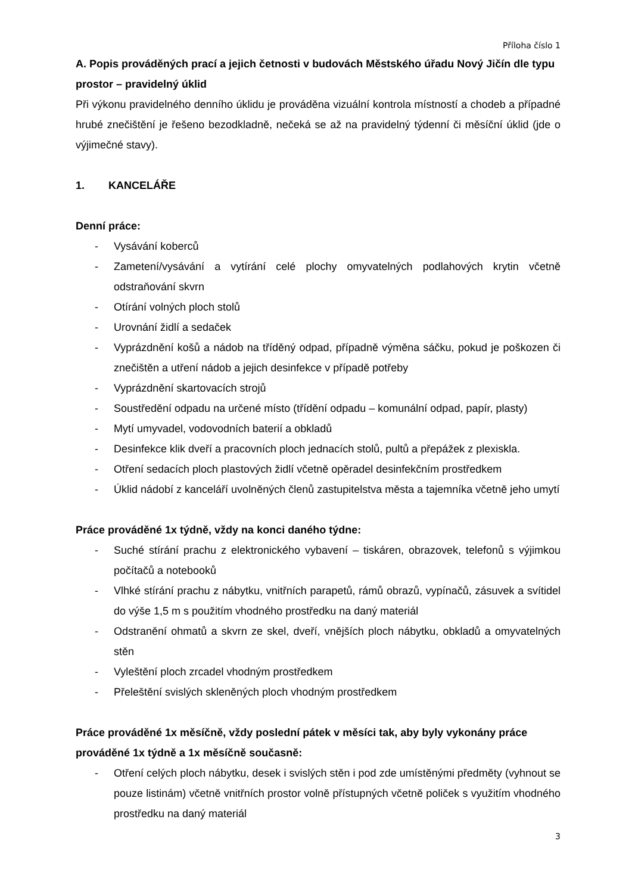Příloha číslo 1
A. Popis prováděných prací a jejich četnosti v budovách Městského úřadu Nový Jičín dle typu prostor – pravidelný úklid
Při výkonu pravidelného denního úklidu je prováděna vizuální kontrola místností a chodeb a případné hrubé znečištění je řešeno bezodkladně, nečeká se až na pravidelný týdenní či měsíční úklid (jde o výjimečné stavy).
1. KANCELÁŘE
Denní práce:
- Vysávání koberců
- Zametení/vysávání a vytírání celé plochy omyvatelných podlahových krytin včetně odstraňování skvrn
- Otírání volných ploch stolů
- Urovnání židlí a sedaček
- Vyprázdnění košů a nádob na tříděný odpad, případně výměna sáčku, pokud je poškozen či znečištěn a utření nádob a jejich desinfekce v případě potřeby
- Vyprázdnění skartovacích strojů
- Soustředění odpadu na určené místo (třídění odpadu – komunální odpad, papír, plasty)
- Mytí umyvadel, vodovodních baterií a obkladů
- Desinfekce klik dveří a pracovních ploch jednacích stolů, pultů a přepážek z plexiskla.
- Otření sedacích ploch plastových židlí včetně opěradel desinfekčním prostředkem
- Úklid nádobí z kanceláří uvolněných členů zastupitelstva města a tajemníka včetně jeho umytí
Práce prováděné 1x týdně, vždy na konci daného týdne:
- Suché stírání prachu z elektronického vybavení – tiskáren, obrazovek, telefonů s výjimkou počítačů a notebooků
- Vlhké stírání prachu z nábytku, vnitřních parapetů, rámů obrazů, vypínačů, zásuvek a svítidel do výše 1,5 m s použitím vhodného prostředku na daný materiál
- Odstranění ohmatů a skvrn ze skel, dveří, vnějších ploch nábytku, obkladů a omyvatelných stěn
- Vyleštění ploch zrcadel vhodným prostředkem
- Přeleštění svislých skleněných ploch vhodným prostředkem
Práce prováděné 1x měsíčně, vždy poslední pátek v měsíci tak, aby byly vykonány práce prováděné 1x týdně a 1x měsíčně současně:
- Otření celých ploch nábytku, desek i svislých stěn i pod zde umístěnými předměty (vyhnout se pouze listinám) včetně vnitřních prostor volně přístupných včetně poliček s využitím vhodného prostředku na daný materiál
3